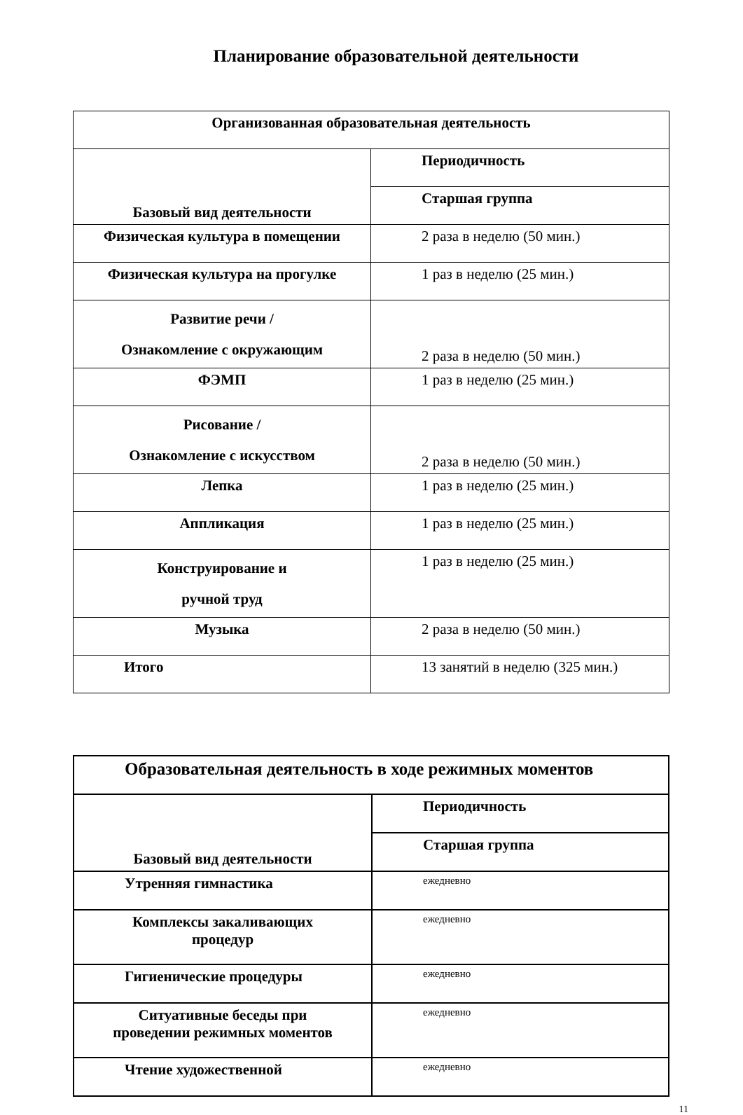Планирование образовательной деятельности
| Организованная образовательная деятельность | |
| Базовый вид деятельности | Периодичность |
| | Старшая группа |
| Физическая культура в помещении | 2 раза в неделю (50 мин.) |
| Физическая культура на прогулке | 1 раз в неделю (25 мин.) |
| Развитие речи / Ознакомление с окружающим | 2 раза в неделю (50 мин.) |
| ФЭМП | 1 раз в неделю (25 мин.) |
| Рисование / Ознакомление с искусством | 2 раза в неделю (50 мин.) |
| Лепка | 1 раз в неделю (25 мин.) |
| Аппликация | 1 раз в неделю (25 мин.) |
| Конструирование и ручной труд | 1 раз в неделю (25 мин.) |
| Музыка | 2 раза в неделю (50 мин.) |
| Итого | 13 занятий в неделю (325 мин.) |
| Образовательная деятельность в ходе режимных моментов | |
| Базовый вид деятельности | Периодичность |
| | Старшая группа |
| Утренняя гимнастика | ежедневно |
| Комплексы закаливающих процедур | ежедневно |
| Гигиенические процедуры | ежедневно |
| Ситуативные беседы при проведении режимных моментов | ежедневно |
| Чтение художественной | ежедневно |
11